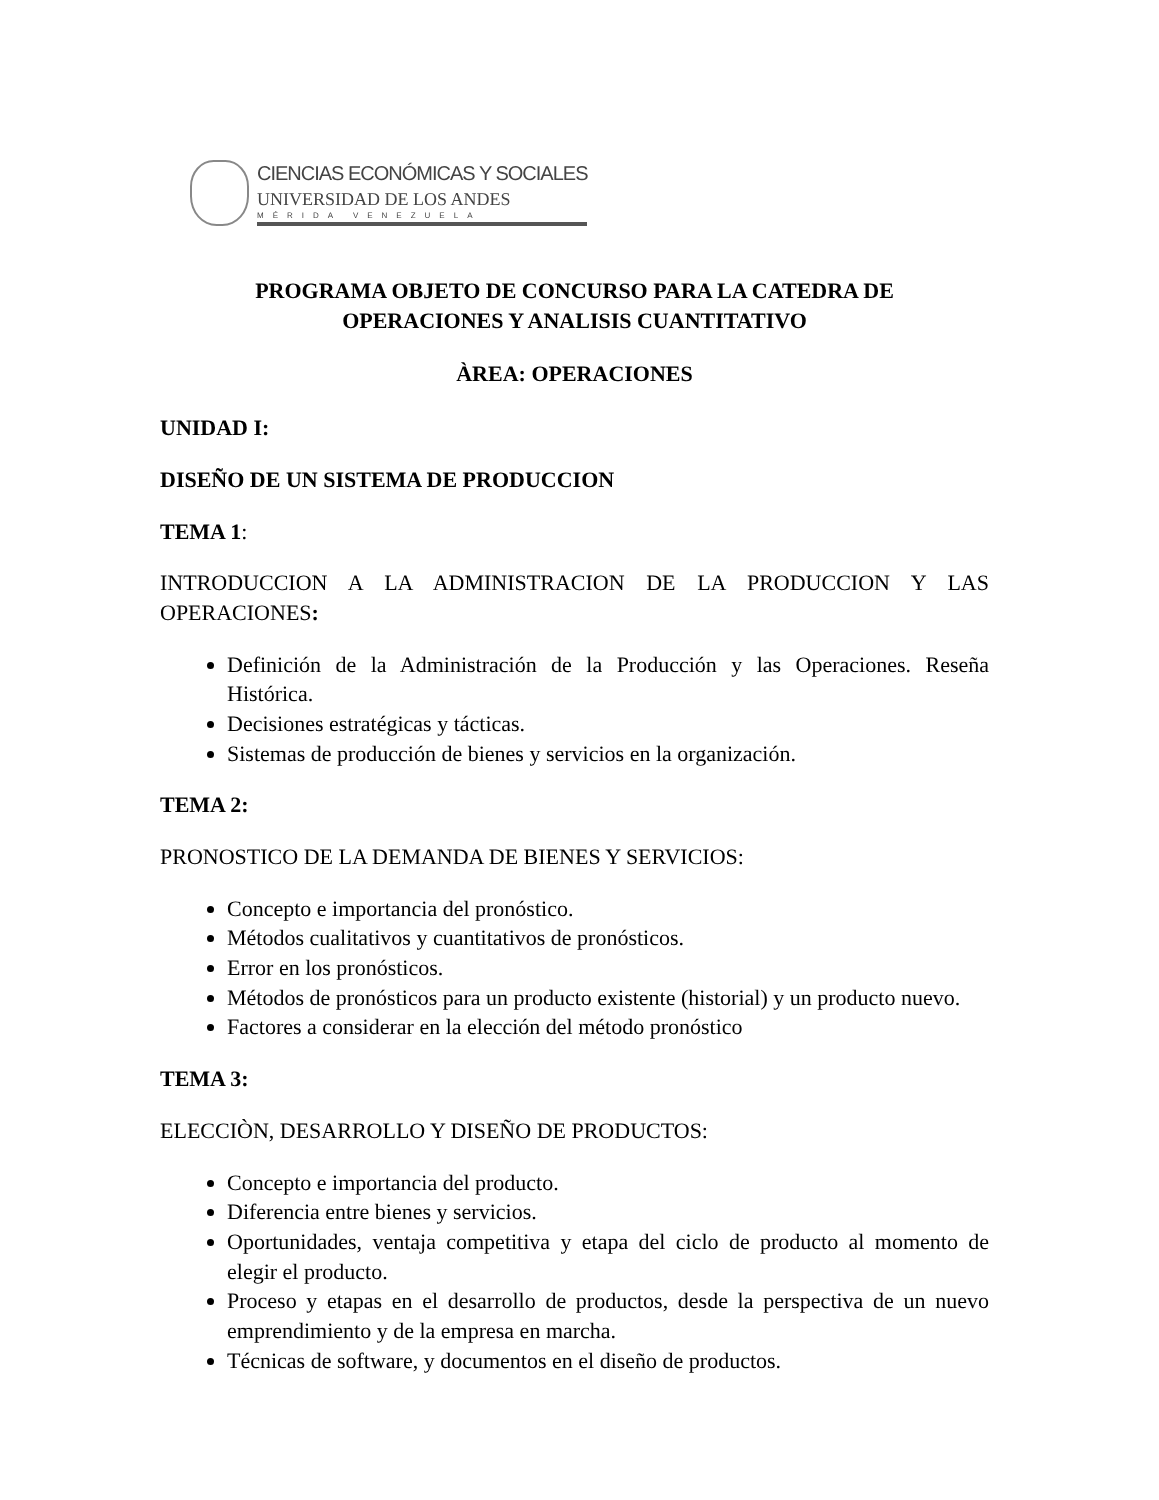CIENCIAS ECONÓMICAS Y SOCIALES
UNIVERSIDAD DE LOS ANDES
MÉRIDA VENEZUELA
PROGRAMA OBJETO DE CONCURSO PARA LA CATEDRA DE
OPERACIONES Y ANALISIS CUANTITATIVO
ÀREA: OPERACIONES
UNIDAD I:
DISEÑO DE UN SISTEMA DE PRODUCCION
TEMA 1:
INTRODUCCION A LA ADMINISTRACION DE LA PRODUCCION Y LAS OPERACIONES:
Definición de la Administración de la Producción y las Operaciones. Reseña Histórica.
Decisiones estratégicas y tácticas.
Sistemas de producción de bienes y servicios en la organización.
TEMA 2:
PRONOSTICO DE LA DEMANDA DE BIENES Y SERVICIOS:
Concepto e importancia del pronóstico.
Métodos cualitativos y cuantitativos de pronósticos.
Error en los pronósticos.
Métodos de pronósticos para un producto existente (historial) y un producto nuevo.
Factores a considerar en la elección del método pronóstico
TEMA 3:
ELECCIÒN, DESARROLLO Y DISEÑO DE PRODUCTOS:
Concepto e importancia del producto.
Diferencia entre bienes y servicios.
Oportunidades, ventaja competitiva y etapa del ciclo de producto al momento de elegir el producto.
Proceso y etapas en el desarrollo de productos, desde la perspectiva de un nuevo emprendimiento y de la empresa en marcha.
Técnicas de software, y documentos en el diseño de productos.